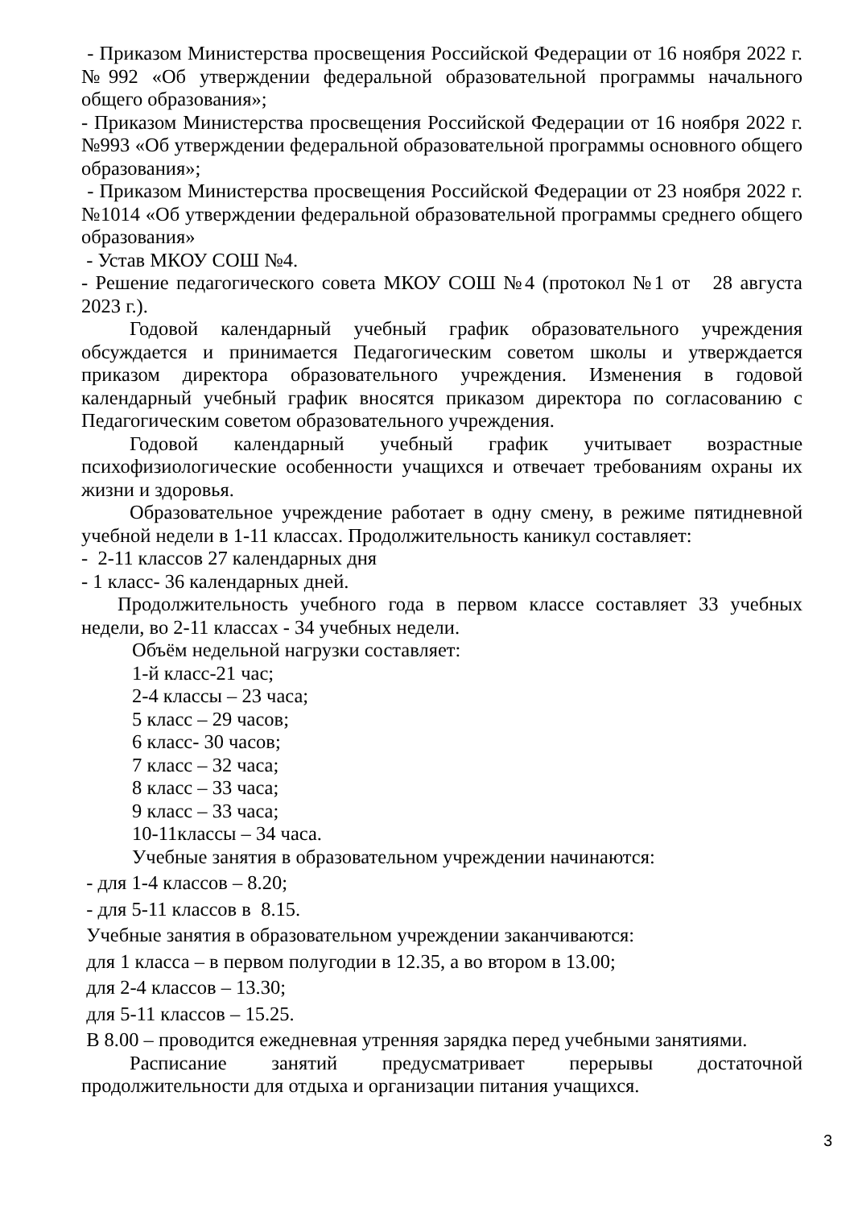- Приказом Министерства просвещения Российской Федерации от 16 ноября 2022 г. №992 «Об утверждении федеральной образовательной программы начального общего образования»;
- Приказом Министерства просвещения Российской Федерации от 16 ноября 2022 г. №993 «Об утверждении федеральной образовательной программы основного общего образования»;
- Приказом Министерства просвещения Российской Федерации от 23 ноября 2022 г. №1014 «Об утверждении федеральной образовательной программы среднего общего образования»
- Устав МКОУ СОШ №4.
- Решение педагогического совета МКОУ СОШ №4 (протокол №1 от 28 августа 2023 г.).
Годовой календарный учебный график образовательного учреждения обсуждается и принимается Педагогическим советом школы и утверждается приказом директора образовательного учреждения. Изменения в годовой календарный учебный график вносятся приказом директора по согласованию с Педагогическим советом образовательного учреждения.
Годовой календарный учебный график учитывает возрастные психофизиологические особенности учащихся и отвечает требованиям охраны их жизни и здоровья.
Образовательное учреждение работает в одну смену, в режиме пятидневной учебной недели в 1-11 классах. Продолжительность каникул составляет:
- 2-11 классов 27 календарных дня
- 1 класс- 36 календарных дней.
Продолжительность учебного года в первом классе составляет 33 учебных недели, во 2-11 классах - 34 учебных недели.
Объём недельной нагрузки составляет:
1-й класс-21 час;
2-4 классы – 23 часа;
5 класс – 29 часов;
6 класс- 30 часов;
7 класс – 32 часа;
8 класс – 33 часа;
9 класс – 33 часа;
10-11классы – 34 часа.
Учебные занятия в образовательном учреждении начинаются:
- для 1-4 классов – 8.20;
- для 5-11 классов в 8.15.
Учебные занятия в образовательном учреждении заканчиваются:
для 1 класса – в первом полугодии в 12.35, а во втором в 13.00;
для 2-4 классов – 13.30;
для 5-11 классов – 15.25.
В 8.00 – проводится ежедневная утренняя зарядка перед учебными занятиями.
Расписание занятий предусматривает перерывы достаточной продолжительности для отдыха и организации питания учащихся.
3